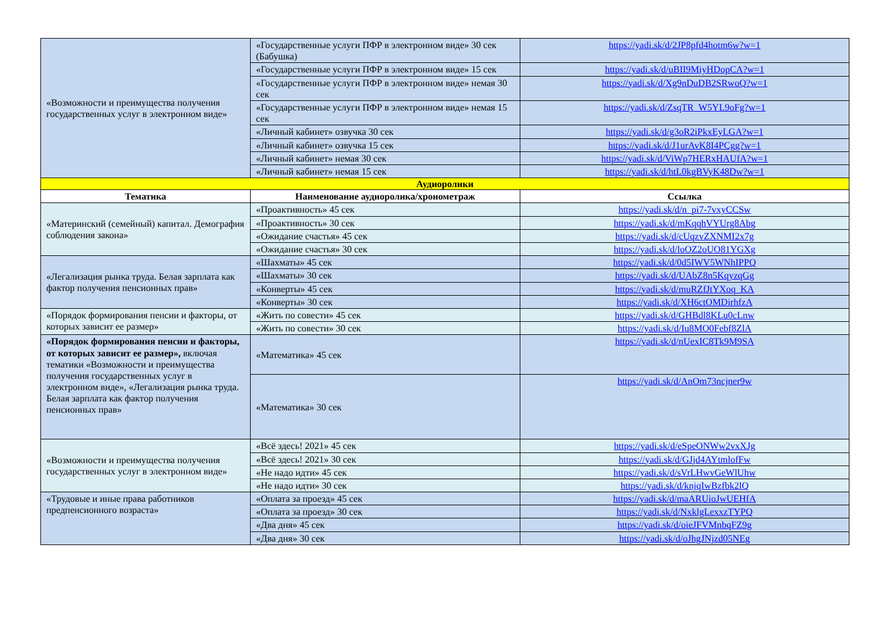| «Возможности и преимущества получения государственных услуг в электронном виде» | «Государственные услуги ПФР в электронном виде» 30 сек (Бабушка) | https://yadi.sk/d/2JP8pfd4hotm6w?w=1 |
| | «Государственные услуги ПФР в электронном виде» 15 сек | https://yadi.sk/d/uBII9MiyHDopCA?w=1 |
| | «Государственные услуги ПФР в электронном виде» немая 30 сек | https://yadi.sk/d/Xg9nDuDB2SRwoQ?w=1 |
| | «Государственные услуги ПФР в электронном виде» немая 15 сек | https://yadi.sk/d/ZsqTR_W5YL9oFg?w=1 |
| | «Личный кабинет» озвучка 30 сек | https://yadi.sk/d/g3oR2iPkxEyLGA?w=1 |
| | «Личный кабинет» озвучка 15 сек | https://yadi.sk/d/J1urAvK8I4PCgg?w=1 |
| | «Личный кабинет» немая 30 сек | https://yadi.sk/d/ViWp7HERxHAUfA?w=1 |
| | «Личный кабинет» немая 15 сек | https://yadi.sk/d/htL0kgBVyK48Dw?w=1 |
| Аудиоролики | | |
| Тематика | Наименование аудиоролика/хронометраж | Ссылка |
| «Материнский (семейный) капитал. Демография соблюдения закона» | «Проактивность» 45 сек | https://yadi.sk/d/n_pi7-7vxyCCSw |
| | «Проактивность» 30 сек | https://yadi.sk/d/mKqqhVYUrg8Abg |
| | «Ожидание счастья» 45 сек | https://yadi.sk/d/cUqzvZXNMI2x7g |
| | «Ожидание счастья» 30 сек | https://yadi.sk/d/loOZ2oUO81YGXg |
| «Легализация рынка труда. Белая зарплата как фактор получения пенсионных прав» | «Шахматы» 45 сек | https://yadi.sk/d/0d5IWV5WNhIPPQ |
| | «Шахматы» 30 сек | https://yadi.sk/d/UAbZ8n5KqyzqGg |
| | «Конверты» 45 сек | https://yadi.sk/d/muRZfJtYXoq_KA |
| | «Конверты» 30 сек | https://yadi.sk/d/XH6ctOMDirhfzA |
| «Порядок формирования пенсии и факторы, от которых зависит ее размер» | «Жить по совести» 45 сек | https://yadi.sk/d/GHBdl8KLu0cLnw |
| | «Жить по совести» 30 сек | https://yadi.sk/d/Iu8MO0Febf8ZlA |
| «Порядок формирования пенсии и факторы, от которых зависит ее размер», включая тематики «Возможности и преимущества получения государственных услуг в электронном виде», «Легализация рынка труда. Белая зарплата как фактор получения пенсионных прав» | «Математика» 45 сек | https://yadi.sk/d/nUexIC8Tk9M9SA |
| | «Математика» 30 сек | https://yadi.sk/d/AnOm73ncjner9w |
| «Возможности и преимущества получения государственных услуг в электронном виде» | «Всё здесь! 2021» 45 сек | https://yadi.sk/d/eSpeONWw2vxXJg |
| | «Всё здесь! 2021» 30 сек | https://yadi.sk/d/GJjd4AYtmlofFw |
| | «Не надо идти» 45 сек | https://yadi.sk/d/sVrLHwvGeWlUhw |
| | «Не надо идти» 30 сек | https://yadi.sk/d/knjqIwBzfbk2lQ |
| «Трудовые и иные права работников предпенсионного возраста» | «Оплата за проезд» 45 сек | https://yadi.sk/d/maARUioJwUEHfA |
| | «Оплата за проезд» 30 сек | https://yadi.sk/d/NxklgLexxzTYPQ |
| | «Два дня» 45 сек | https://yadi.sk/d/oieJFVMnbqFZ9g |
| | «Два дня» 30 сек | https://yadi.sk/d/oJhgJNjzd05NEg |